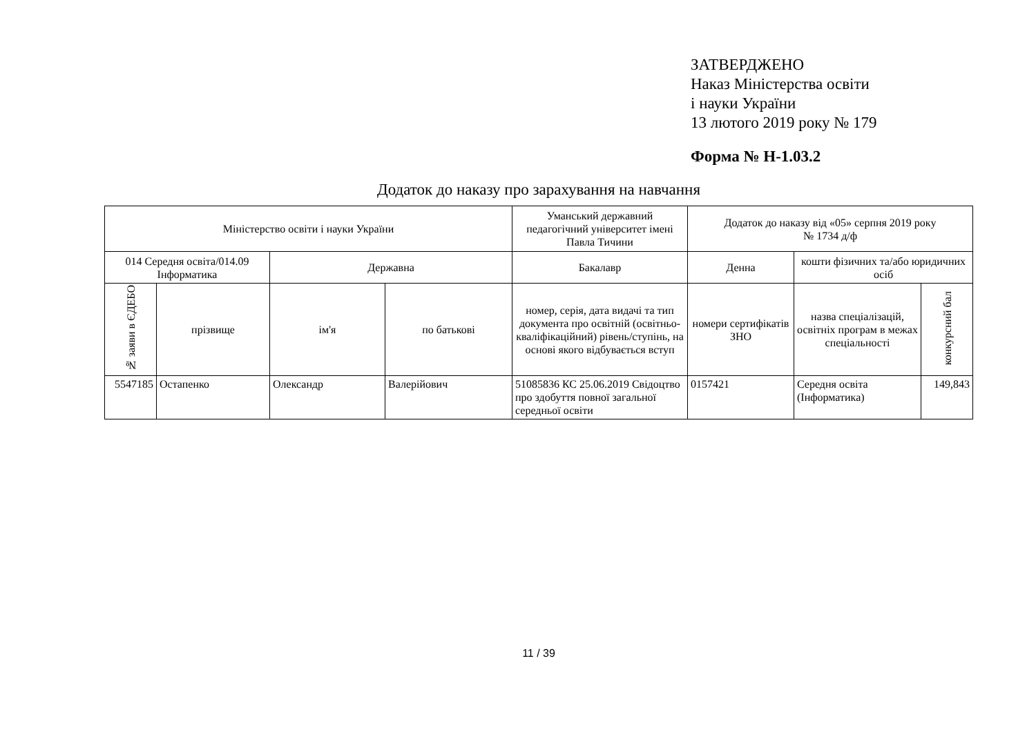ЗАТВЕРДЖЕНО
Наказ Міністерства освіти
і науки України
13 лютого 2019 року № 179
Форма № Н-1.03.2
Додаток до наказу про зарахування на навчання
| Міністерство освіти і науки України | | | | Уманський державний педагогічний університет імені Павла Тичини | Додаток до наказу від «05» серпня 2019 року № 1734 д/ф | | |
| --- | --- | --- | --- | --- | --- | --- | --- |
| 014 Середня освіта/014.09 Інформатика | | Державна | | Бакалавр | Денна | кошти фізичних та/або юридичних осіб | |
| № заяви в ЄДЕБО | прізвище | ім'я | по батькові | номер, серія, дата видачі та тип документа про освітній (освітньо-кваліфікаційний) рівень/ступінь, на основі якого відбувається вступ | номери сертифікатів ЗНО | назва спеціалізацій, освітніх програм в межах спеціальності | конкурсний бал |
| 5547185 | Остапенко | Олександр | Валерійович | 51085836 КС 25.06.2019 Свідоцтво про здобуття повної загальної середньої освіти | 0157421 | Середня освіта (Інформатика) | 149,843 |
11 / 39